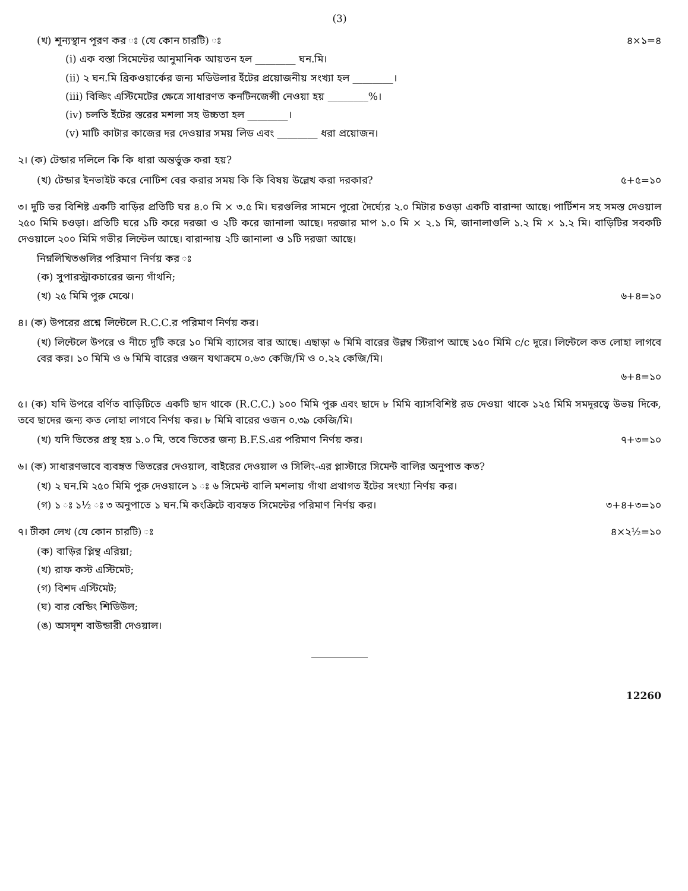(3)
(খ) শূন্যস্থান পূরণ কর ঃ (যে কোন চারটি) ঃ ৪×১=৪
(i) এক বস্তা সিমেন্টের আনুমানিক আয়তন হল ________ ঘন.মি।
(ii) ২ ঘন.মি ব্রিকওয়ার্কের জন্য মডিউলার ইঁটের প্রয়োজনীয় সংখ্যা হল ________।
(iii) বিল্ডিং এস্টিমেটের ক্ষেত্রে সাধারণত কনটিনজেন্সী নেওয়া হয় ________%।
(iv) চলতি ইঁটের স্তরের মশলা সহ উচ্চতা হল ________।
(v) মাটি কাটার কাজের দর দেওয়ার সময় লিড এবং ________ ধরা প্রয়োজন।
২। (ক) টেন্ডার দলিলে কি কি ধারা অন্তর্ভুক্ত করা হয়?
(খ) টেন্ডার ইনভাইট করে নোটিশ বের করার সময় কি কি বিষয় উল্লেখ করা দরকার? ৫+৫=১০
৩। দুটি ভর বিশিষ্ট একটি বাড়ির প্রতিটি ঘর ৪.০ মি × ৩.৫ মি। ঘরগুলির সামনে পুরো দৈর্ঘ্যের ২.০ মিটার চওড়া একটি বারান্দা আছে। পার্টিশন সহ সমস্ত দেওয়াল ২৫০ মিমি চওড়া। প্রতিটি ঘরে ১টি করে দরজা ও ২টি করে জানালা আছে। দরজার মাপ ১.০ মি × ২.১ মি, জানালাগুলি ১.২ মি × ১.২ মি। বাড়িটির সবকটি দেওয়ালে ২০০ মিমি গভীর লিন্টেল আছে। বারান্দায় ২টি জানালা ও ১টি দরজা আছে।
নিম্নলিখিতগুলির পরিমাণ নির্ণয় কর ঃ
(ক) সুপারস্ট্রাকচারের জন্য গাঁথনি;
(খ) ২৫ মিমি পুরু মেঝে। ৬+৪=১০
৪। (ক) উপরের প্রশ্নে লিন্টেলে R.C.C.র পরিমাণ নির্ণয় কর।
(খ) লিন্টেলে উপরে ও নীচে দুটি করে ১০ মিমি ব্যাসের বার আছে। এছাড়া ৬ মিমি বারের উল্লম্ব স্টিরাপ আছে ১৫০ মিমি c/c দূরে। লিন্টেলে কত লোহা লাগবে বের কর। ১০ মিমি ও ৬ মিমি বারের ওজন যথাক্রমে ০.৬৩ কেজি/মি ও ০.২২ কেজি/মি।
৬+৪=১০
৫। (ক) যদি উপরে বর্ণিত বাড়িটিতে একটি ছাদ থাকে (R.C.C.) ১০০ মিমি পুরু এবং ছাদে ৮ মিমি ব্যাসবিশিষ্ট রড দেওয়া থাকে ১২৫ মিমি সমদূরত্বে উভয় দিকে, তবে ছাদের জন্য কত লোহা লাগবে নির্ণয় কর। ৮ মিমি বারের ওজন ০.৩৯ কেজি/মি।
(খ) যদি ভিতের প্রস্থ হয় ১.০ মি, তবে ভিতের জন্য B.F.S.এর পরিমাণ নির্ণয় কর। ৭+৩=১০
৬। (ক) সাধারণভাবে ব্যবহৃত ভিতরের দেওয়াল, বাইরের দেওয়াল ও সিলিং-এর প্লাস্টারে সিমেন্ট বালির অনুপাত কত?
(খ) ২ ঘন.মি ২৫০ মিমি পুরু দেওয়ালে ১ ঃ ৬ সিমেন্ট বালি মশলায় গাঁথা প্রথাগত ইঁটের সংখ্যা নির্ণয় কর।
(গ) ১ ঃ ১½ ঃ ৩ অনুপাতে ১ ঘন.মি কংক্রিটে ব্যবহৃত সিমেন্টের পরিমাণ নির্ণয় কর। ৩+৪+৩=১০
৭। টীকা লেখ (যে কোন চারটি) ঃ ৪×২½=১০
(ক) বাড়ির প্লিন্থ এরিয়া;
(খ) রাফ কস্ট এস্টিমেট;
(গ) বিশদ এস্টিমেট;
(ঘ) বার বেন্ডিং শিডিউল;
(ঙ) অসদৃশ বাউন্ডারী দেওয়াল।
12260